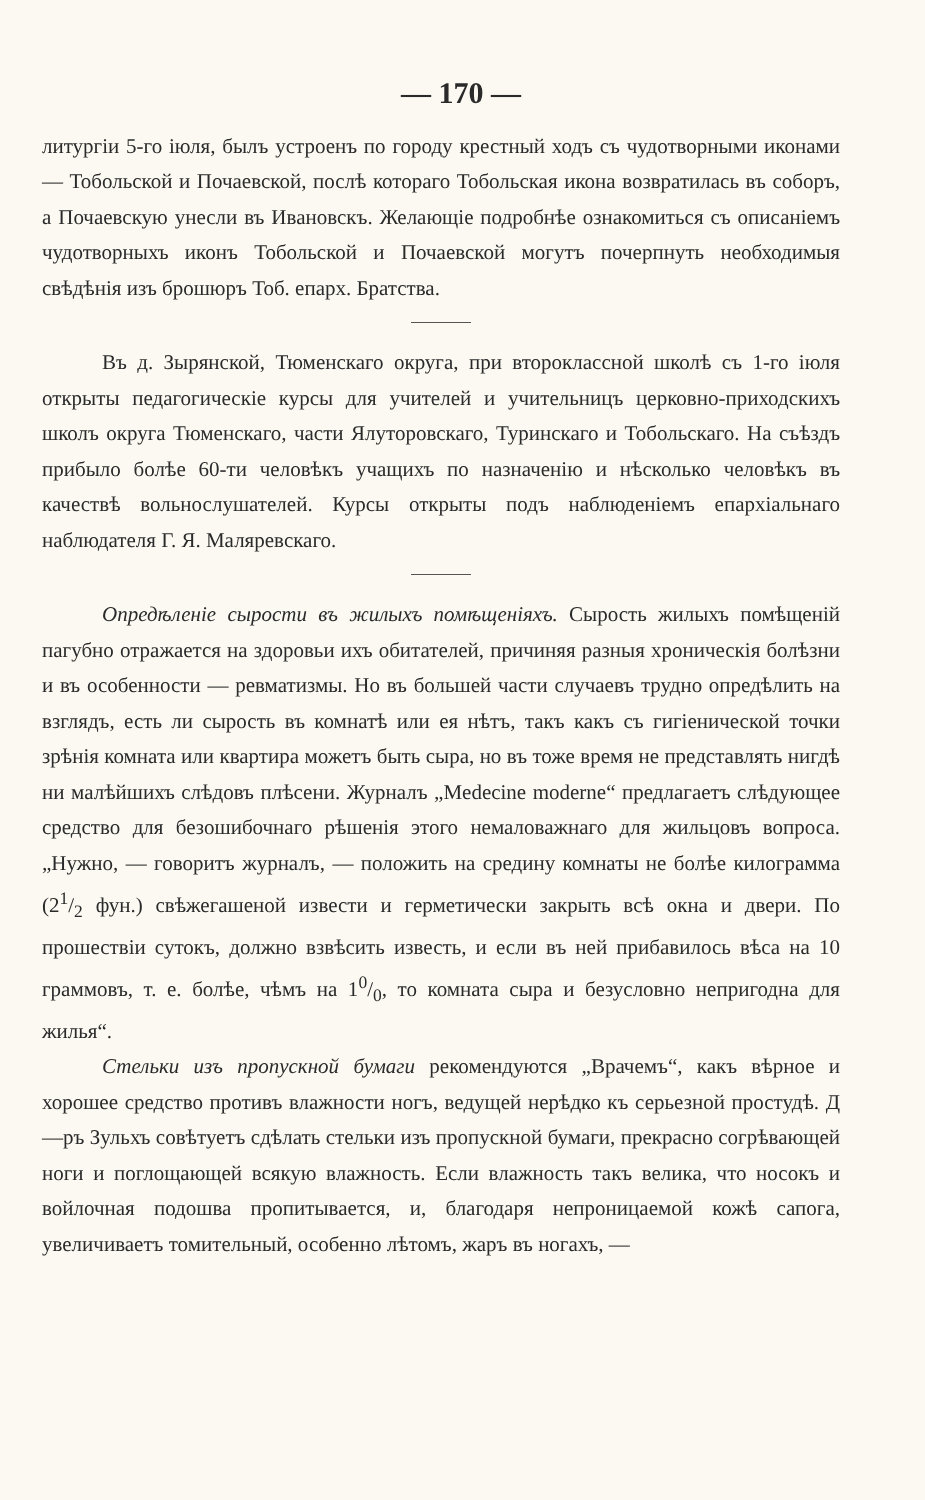— 170 —
литургіи 5-го іюля, былъ устроенъ по городу крестный ходъ съ чудотворными иконами — Тобольской и Почаевской, послѣ котораго Тобольская икона возвратилась въ соборъ, а Почаевскую унесли въ Ивановскъ. Желающіе подробнѣе ознакомиться съ описаніемъ чудотворныхъ иконъ Тобольской и Почаевской могутъ почерпнуть необходимыя свѣдѣнія изъ брошюръ Тоб. епарх. Братства.
Въ д. Зырянской, Тюменскаго округа, при второклассной школѣ съ 1-го іюля открыты педагогическіе курсы для учителей и учительницъ церковно-приходскихъ школъ округа Тюменскаго, части Ялуторовскаго, Туринскаго и Тобольскаго. На съѣздъ прибыло болѣе 60-ти человѣкъ учащихъ по назначенію и нѣсколько человѣкъ въ качествѣ вольнослушателей. Курсы открыты подъ наблюденіемъ епархіальнаго наблюдателя Г. Я. Маляревскаго.
Опредѣленіе сырости въ жилыхъ помѣщеніяхъ. Сырость жилыхъ помѣщеній пагубно отражается на здоровьи ихъ обитателей, причиняя разныя хроническія болѣзни и въ особенности — ревматизмы. Но въ большей части случаевъ трудно опредѣлить на взглядъ, есть ли сырость въ комнатѣ или ея нѣтъ, такъ какъ съ гигіенической точки зрѣнія комната или квартира можетъ быть сыра, но въ тоже время не представлять нигдѣ ни малѣйшихъ слѣдовъ плѣсени. Журналъ „Medecine moderne“ предлагаетъ слѣдующее средство для безошибочнаго рѣшенія этого немаловажнаго для жильцовъ вопроса. „Нужно, — говоритъ журналъ, — положить на средину комнаты не болѣе килограмма (21/2 фун.) свѣжегашеной извести и герметически закрыть всѣ окна и двери. По прошествіи сутокъ, должно взвѣсить известь, и если въ ней прибавилось вѣса на 10 граммовъ, т. е. болѣе, чѣмъ на 10/0, то комната сыра и безусловно непригодна для жилья“.
Стельки изъ пропускной бумаги рекомендуются „Врачемъ“, какъ вѣрное и хорошее средство противъ влажности ногъ, ведущей нерѣдко къ серьезной простудѣ. Д—ръ Зульхъ совѣтуетъ сдѣлать стельки изъ пропускной бумаги, прекрасно согрѣвающей ноги и поглощающей всякую влажность. Если влажность такъ велика, что носокъ и войлочная подошва пропитывается, и, благодаря непроницаемой кожѣ сапога, увеличиваетъ томительный, особенно лѣтомъ, жаръ въ ногахъ, —